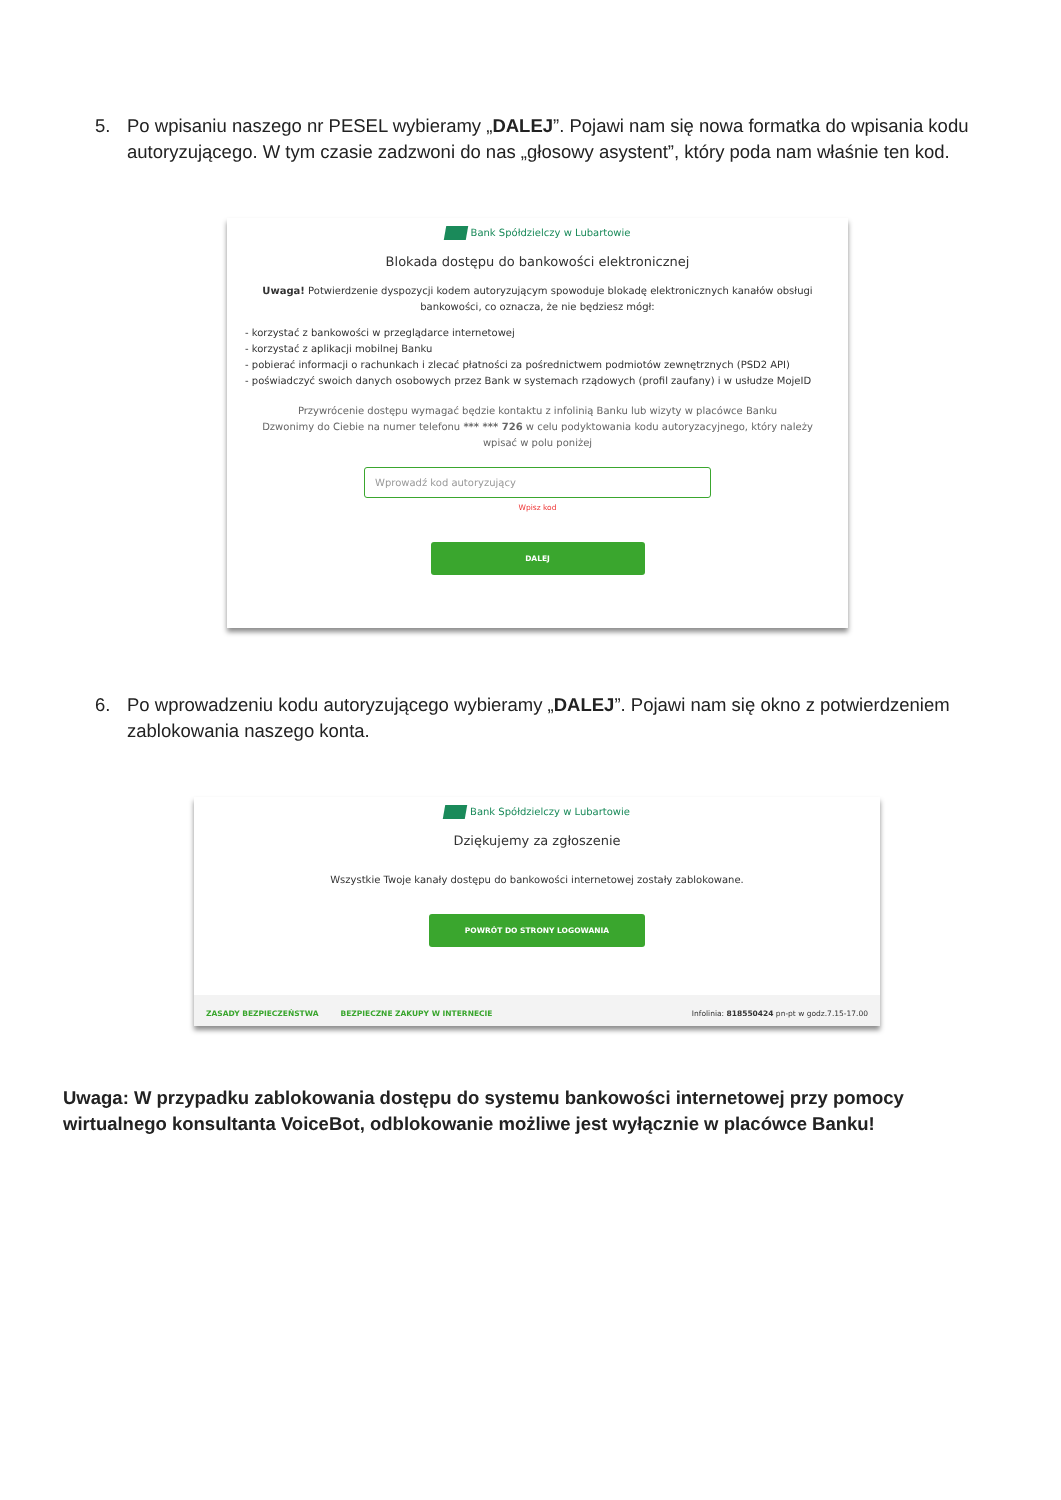5. Po wpisaniu naszego nr PESEL wybieramy „DALEJ”. Pojawi nam się nowa formatka do wpisania kodu autoryzującego. W tym czasie zadzwoni do nas „głosowy asystent”, który poda nam właśnie ten kod.
Bank Spółdzielczy w Lubartowie
Blokada dostępu do bankowości elektronicznej
Uwaga! Potwierdzenie dyspozycji kodem autoryzującym spowoduje blokadę elektronicznych kanałów obsługi bankowości, co oznacza, że nie będziesz mógł:
- korzystać z bankowości w przeglądarce internetowej
- korzystać z aplikacji mobilnej Banku
- pobierać informacji o rachunkach i zlecać płatności za pośrednictwem podmiotów zewnętrznych (PSD2 API)
- poświadczyć swoich danych osobowych przez Bank w systemach rządowych (profil zaufany) i w usłudze MojeID
Przywrócenie dostępu wymagać będzie kontaktu z infolinią Banku lub wizyty w placówce Banku
Dzwonimy do Ciebie na numer telefonu *** *** 726 w celu podyktowania kodu autoryzacyjnego, który należy wpisać w polu poniżej
Wprowadź kod autoryzujący
Wpisz kod
DALEJ
6. Po wprowadzeniu kodu autoryzującego wybieramy „DALEJ”. Pojawi nam się okno z potwierdzeniem zablokowania naszego konta.
Bank Spółdzielczy w Lubartowie
Dziękujemy za zgłoszenie
Wszystkie Twoje kanały dostępu do bankowości internetowej zostały zablokowane.
POWRÓT DO STRONY LOGOWANIA
ZASADY BEZPIECZEŃSTWA BEZPIECZNE ZAKUPY W INTERNECIE Infolinia: 818550424 pn-pt w godz.7.15-17.00
Uwaga: W przypadku zablokowania dostępu do systemu bankowości internetowej przy pomocy wirtualnego konsultanta VoiceBot, odblokowanie możliwe jest wyłącznie w placówce Banku!